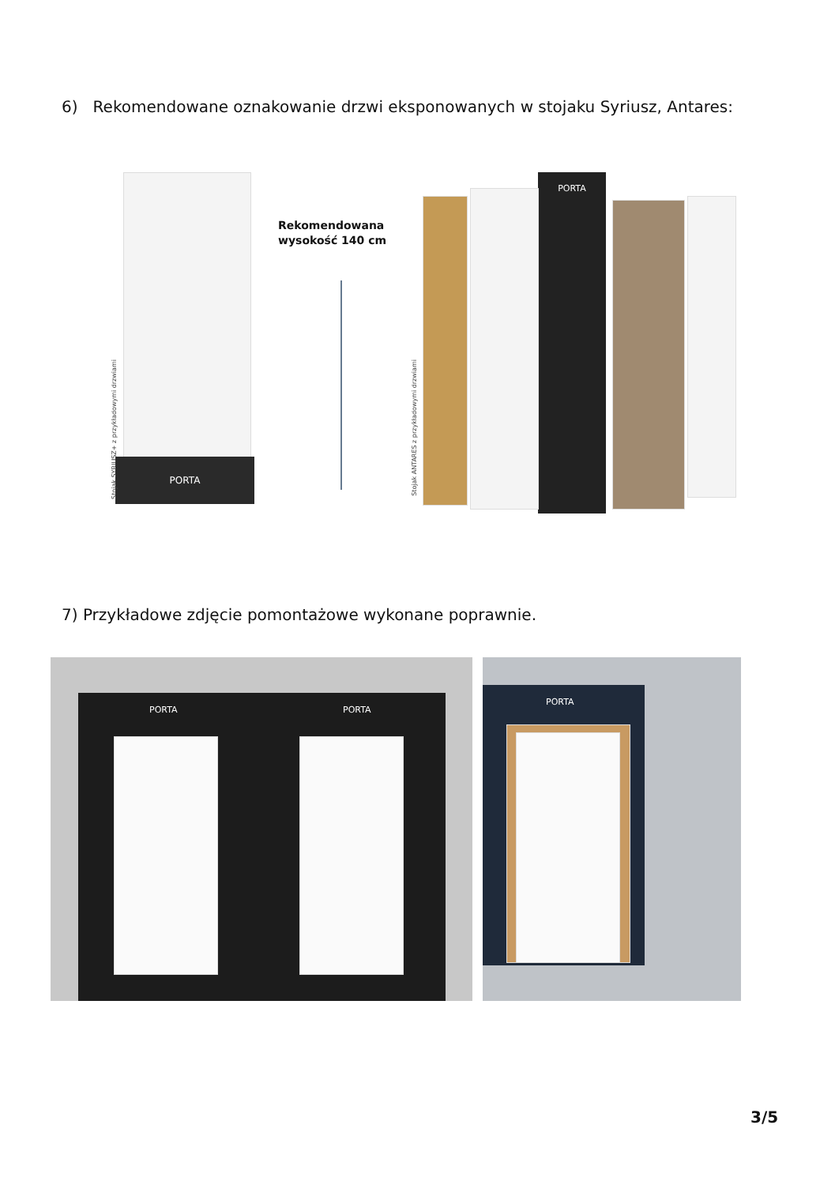6) Rekomendowane oznakowanie drzwi eksponowanych w stojaku Syriusz, Antares:
PORTA
Stojak SYRIUSZ+ z przykładowymi drzwiami
Rekomendowana
wysokość 140 cm
PORTA
Stojak ANTARES z przykładowymi drzwiami
7) Przykładowe zdjęcie pomontażowe wykonane poprawnie.
PORTA PORTA PORTA
3/5